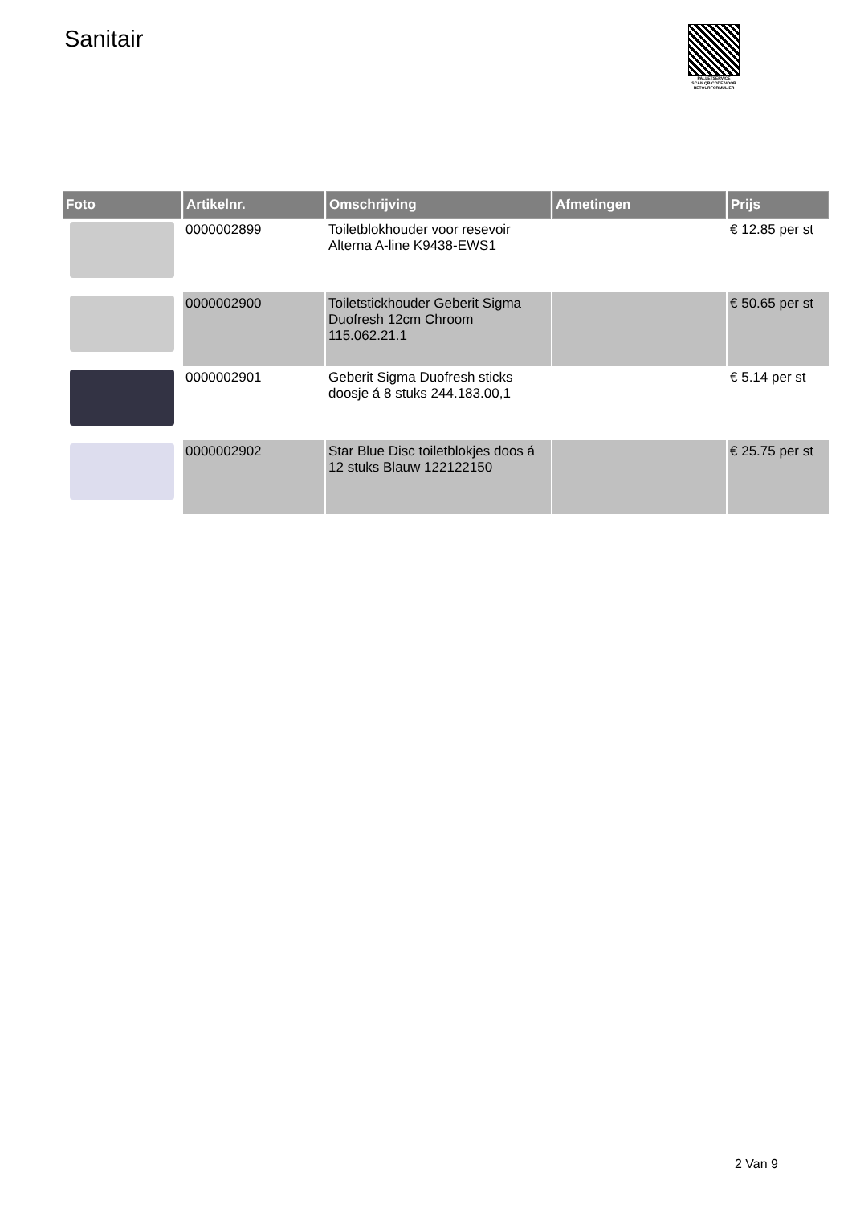Sanitair
PALLETSERVICE
SCAN QR-CODE VOOR RETOURFORMULIER
| Foto | Artikelnr. | Omschrijving | Afmetingen | Prijs |
| --- | --- | --- | --- | --- |
| | 0000002899 | Toiletblokhouder voor resevoir Alterna A-line K9438-EWS1 | | € 12.85 per st |
| | 0000002900 | Toiletstickhouder Geberit Sigma Duofresh 12cm Chroom 115.062.21.1 | | € 50.65 per st |
| | 0000002901 | Geberit Sigma Duofresh sticks doosje á 8 stuks 244.183.00,1 | | € 5.14 per st |
| | 0000002902 | Star Blue Disc toiletblokjes doos á 12 stuks Blauw 122122150 | | € 25.75 per st |
2 Van 9